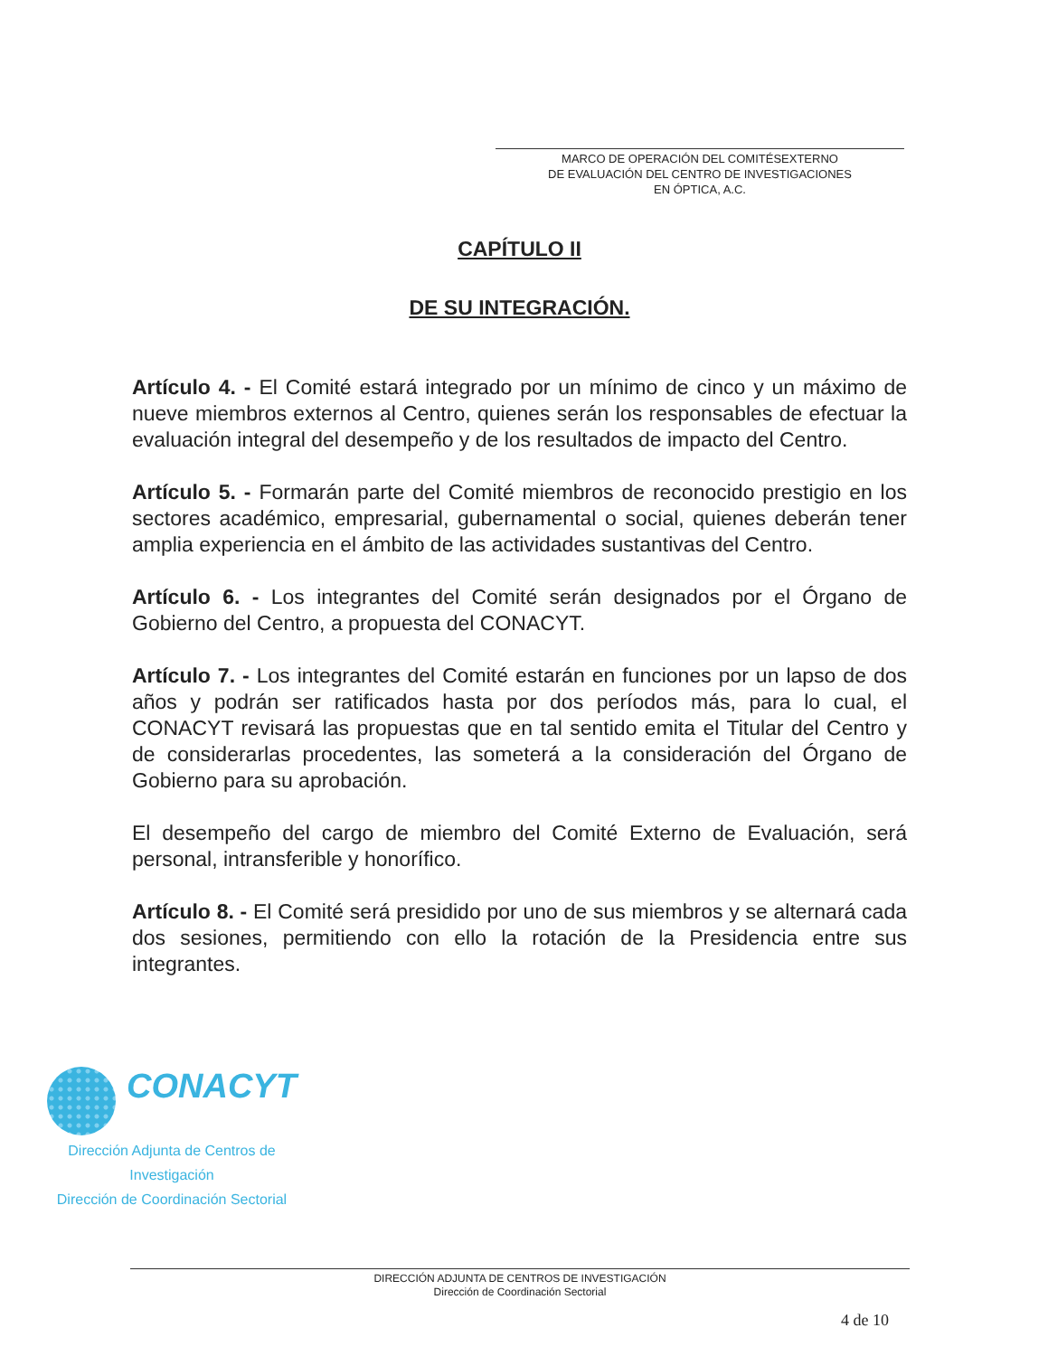MARCO DE OPERACIÓN DEL COMITÉSEXTERNO
DE EVALUACIÓN DEL CENTRO DE INVESTIGACIONES
EN ÓPTICA, A.C.
CAPÍTULO II
DE SU INTEGRACIÓN.
Artículo 4. - El Comité estará integrado por un mínimo de cinco y un máximo de nueve miembros externos al Centro, quienes serán los responsables de efectuar la evaluación integral del desempeño y de los resultados de impacto del Centro.
Artículo 5. - Formarán parte del Comité miembros de reconocido prestigio en los sectores académico, empresarial, gubernamental o social, quienes deberán tener amplia experiencia en el ámbito de las actividades sustantivas del Centro.
Artículo 6. - Los integrantes del Comité serán designados por el Órgano de Gobierno del Centro, a propuesta del CONACYT.
Artículo 7. - Los integrantes del Comité estarán en funciones por un lapso de dos años y podrán ser ratificados hasta por dos períodos más, para lo cual, el CONACYT revisará las propuestas que en tal sentido emita el Titular del Centro y de considerarlas procedentes, las someterá a la consideración del Órgano de Gobierno para su aprobación.
El desempeño del cargo de miembro del Comité Externo de Evaluación, será personal, intransferible y honorífico.
Artículo 8. - El Comité será presidido por uno de sus miembros y se alternará cada dos sesiones, permitiendo con ello la rotación de la Presidencia entre sus integrantes.
CONACYT
Dirección Adjunta de Centros de
Investigación
Dirección de Coordinación Sectorial
DIRECCIÓN ADJUNTA DE CENTROS DE INVESTIGACIÓN
Dirección de Coordinación Sectorial
4 de 10